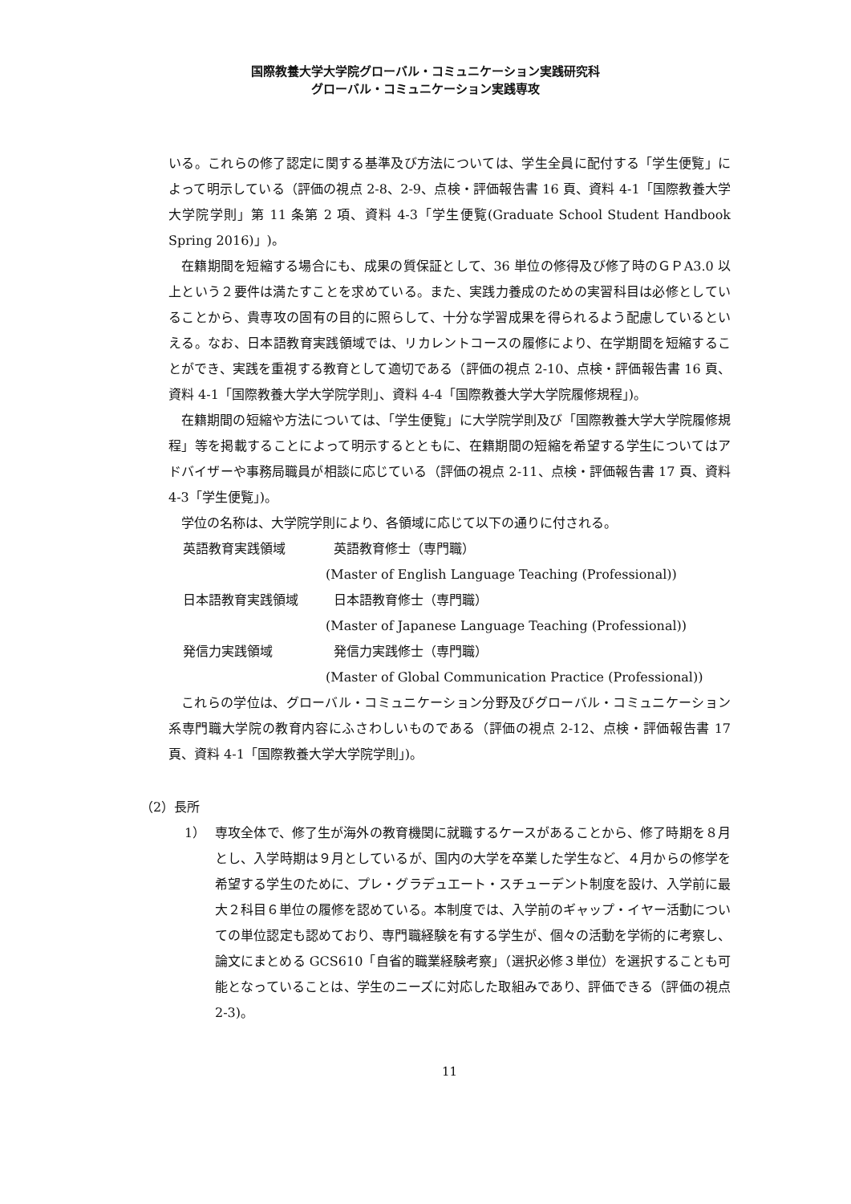国際教養大学大学院グローバル・コミュニケーション実践研究科
グローバル・コミュニケーション実践専攻
いる。これらの修了認定に関する基準及び方法については、学生全員に配付する「学生便覧」によって明示している（評価の視点 2-8、2-9、点検・評価報告書 16 頁、資料 4-1「国際教養大学大学院学則」第 11 条第 2 項、資料 4-3「学生便覧(Graduate School Student Handbook Spring 2016)」)。
在籍期間を短縮する場合にも、成果の質保証として、36 単位の修得及び修了時のＧＰA3.0 以上という２要件は満たすことを求めている。また、実践力養成のための実習科目は必修としていることから、貴専攻の固有の目的に照らして、十分な学習成果を得られるよう配慮しているといえる。なお、日本語教育実践領域では、リカレントコースの履修により、在学期間を短縮することができ、実践を重視する教育として適切である（評価の視点 2-10、点検・評価報告書 16 頁、資料 4-1「国際教養大学大学院学則」、資料 4-4「国際教養大学大学院履修規程」)。
在籍期間の短縮や方法については、「学生便覧」に大学院学則及び「国際教養大学大学院履修規程」等を掲載することによって明示するとともに、在籍期間の短縮を希望する学生についてはアドバイザーや事務局職員が相談に応じている（評価の視点 2-11、点検・評価報告書 17 頁、資料 4-3「学生便覧」)。
学位の名称は、大学院学則により、各領域に応じて以下の通りに付される。
英語教育実践領域 英語教育修士（専門職）
(Master of English Language Teaching (Professional))
日本語教育実践領域 日本語教育修士（専門職）
(Master of Japanese Language Teaching (Professional))
発信力実践領域 発信力実践修士（専門職）
(Master of Global Communication Practice (Professional))
これらの学位は、グローバル・コミュニケーション分野及びグローバル・コミュニケーション系専門職大学院の教育内容にふさわしいものである（評価の視点 2-12、点検・評価報告書 17 頁、資料 4-1「国際教養大学大学院学則」)。
（2）長所
1）
専攻全体で、修了生が海外の教育機関に就職するケースがあることから、修了時期を８月とし、入学時期は９月としているが、国内の大学を卒業した学生など、４月からの修学を希望する学生のために、プレ・グラデュエート・スチューデント制度を設け、入学前に最大２科目６単位の履修を認めている。本制度では、入学前のギャップ・イヤー活動についての単位認定も認めており、専門職経験を有する学生が、個々の活動を学術的に考察し、論文にまとめる GCS610「自省的職業経験考察」（選択必修３単位）を選択することも可能となっていることは、学生のニーズに対応した取組みであり、評価できる（評価の視点 2-3)。
11